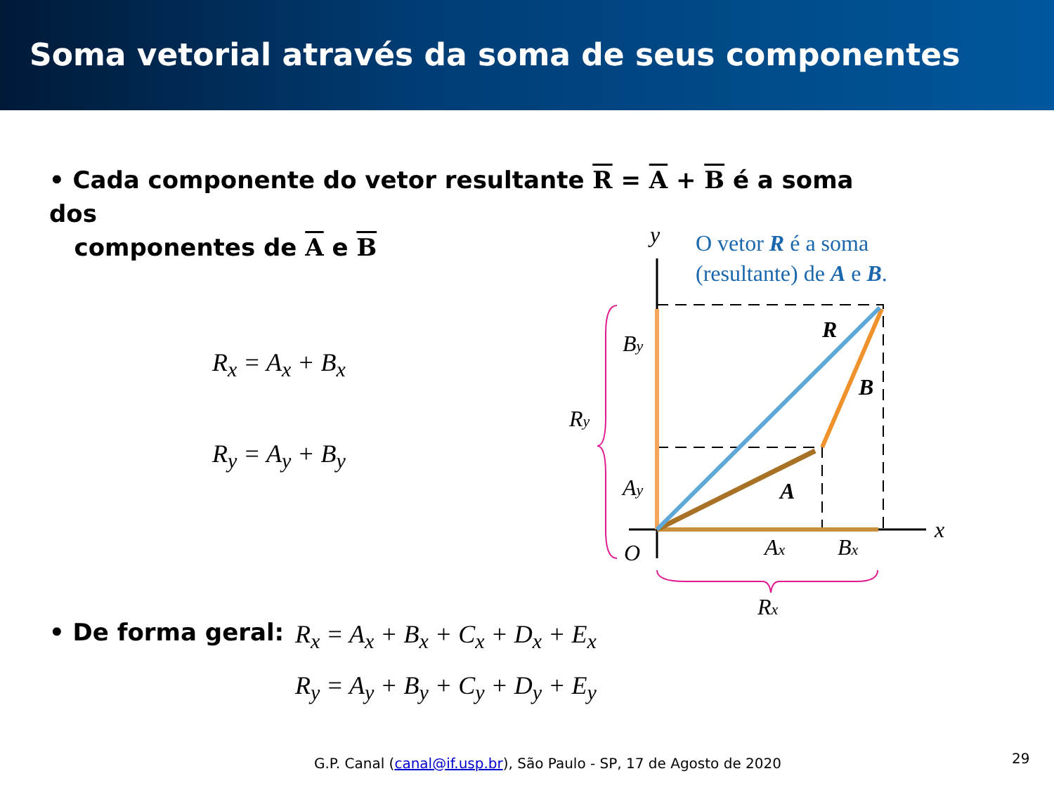Soma vetorial através da soma de seus componentes
• Cada componente do vetor resultante R = A + B é a soma dos
componentes de A e B
R<sub>x</sub> = A<sub>x</sub> + B<sub>x</sub>
R<sub>y</sub> = A<sub>y</sub> + B<sub>y</sub>
y
x
O
By
Ay
Ry
Ax
Bx
Rx
R
B
A
O vetor R é a soma
(resultante) de A e B.
• De forma geral: R<sub>x</sub> = A<sub>x</sub> + B<sub>x</sub> + C<sub>x</sub> + D<sub>x</sub> + E<sub>x</sub>
R<sub>y</sub> = A<sub>y</sub> + B<sub>y</sub> + C<sub>y</sub> + D<sub>y</sub> + E<sub>y</sub>
G.P. Canal (canal@if.usp.br), São Paulo - SP, 17 de Agosto de 2020
29